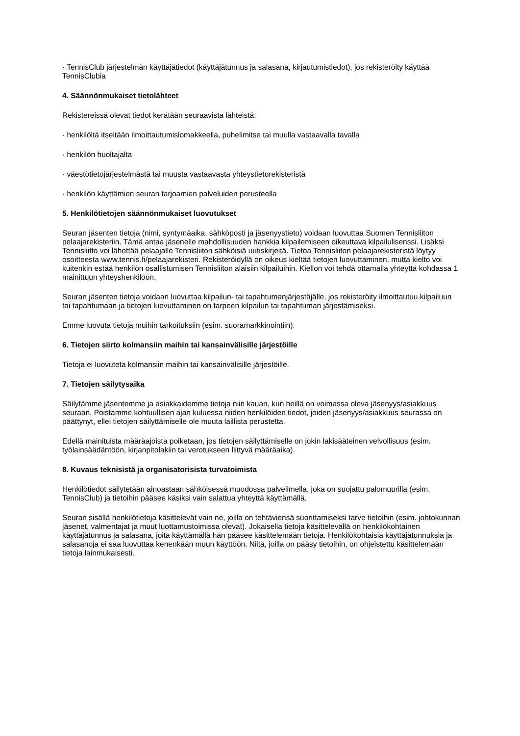· TennisClub järjestelmän käyttäjätiedot (käyttäjätunnus ja salasana, kirjautumistiedot), jos rekisteröity käyttää TennisClubia
4. Säännönmukaiset tietolähteet
Rekistereissä olevat tiedot kerätään seuraavista lähteistä:
· henkilöltä itseltään ilmoittautumislomakkeella, puhelimitse tai muulla vastaavalla tavalla
· henkilön huoltajalta
· väestötietojärjestelmästä tai muusta vastaavasta yhteystietorekisteristä
· henkilön käyttämien seuran tarjoamien palveluiden perusteella
5. Henkilötietojen säännönmukaiset luovutukset
Seuran jäsenten tietoja (nimi, syntymäaika, sähköposti ja jäsenyystieto) voidaan luovuttaa Suomen Tennisliiton pelaajarekisteriin. Tämä antaa jäsenelle mahdollisuuden hankkia kilpailemiseen oikeuttava kilpailulisenssi. Lisäksi Tennisliitto voi lähettää pelaajalle Tennisliiton sähköisiä uutiskirjeitä. Tietoa Tennisliiton pelaajarekisteristä löytyy osoitteesta www.tennis.fi/pelaajarekisteri. Rekisteröidyllä on oikeus kieltää tietojen luovuttaminen, mutta kielto voi kuitenkin estää henkilön osallistumisen Tennisliiton alaisiin kilpailuihin. Kiellon voi tehdä ottamalla yhteyttä kohdassa 1 mainittuun yhteyshenkilöön.
Seuran jäsenten tietoja voidaan luovuttaa kilpailun- tai tapahtumanjärjestäjälle, jos rekisteröity ilmoittautuu kilpailuun tai tapahtumaan ja tietojen luovuttaminen on tarpeen kilpailun tai tapahtuman järjestämiseksi.
Emme luovuta tietoja muihin tarkoituksiin (esim. suoramarkkinointiin).
6. Tietojen siirto kolmansiin maihin tai kansainvälisille järjestöille
Tietoja ei luovuteta kolmansiin maihin tai kansainvälisille järjestöille.
7. Tietojen säilytysaika
Säilytämme jäsentemme ja asiakkaidemme tietoja niin kauan, kun heillä on voimassa oleva jäsenyys/asiakkuus seuraan. Poistamme kohtuullisen ajan kuluessa niiden henkilöiden tiedot, joiden jäsenyys/asiakkuus seurassa on päättynyt, ellei tietojen säilyttämiselle ole muuta laillista perustetta.
Edellä mainituista määräajoista poiketaan, jos tietojen säilyttämiselle on jokin lakisääteinen velvollisuus (esim. työlainsäädäntöön, kirjanpitolakiin tai verotukseen liittyvä määräaika).
8. Kuvaus teknisistä ja organisatorisista turvatoimista
Henkilötiedot säilytetään ainoastaan sähköisessä muodossa palvelimella, joka on suojattu palomuurilla (esim. TennisClub) ja tietoihin pääsee käsiksi vain salattua yhteyttä käyttämällä.
Seuran sisällä henkilötietoja käsittelevät vain ne, joilla on tehtäviensä suorittamiseksi tarve tietoihin (esim. johtokunnan jäsenet, valmentajat ja muut luottamustoimissa olevat). Jokaisella tietoja käsittelevällä on henkilökohtainen käyttäjätunnus ja salasana, joita käyttämällä hän pääsee käsittelemään tietoja. Henkilökohtaisia käyttäjätunnuksia ja salasanoja ei saa luovuttaa kenenkään muun käyttöön. Niitä, joilla on pääsy tietoihin, on ohjeistettu käsittelemään tietoja lainmukaisesti.